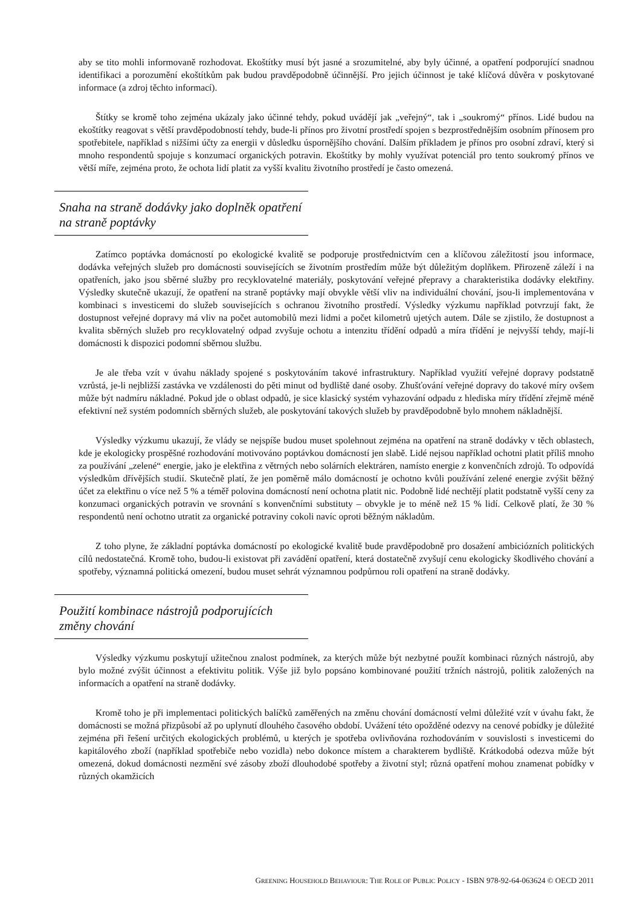aby se tito mohli informovaně rozhodovat. Ekoštítky musí být jasné a srozumitelné, aby byly účinné, a opatření podporující snadnou identifikaci a porozumění ekoštítkům pak budou pravděpodobně účinnější. Pro jejich účinnost je také klíčová důvěra v poskytované informace (a zdroj těchto informací).
Štítky se kromě toho zejména ukázaly jako účinné tehdy, pokud uvádějí jak „veřejný“, tak i „soukromý“ přínos. Lidé budou na ekoštítky reagovat s větší pravděpodobností tehdy, bude-li přínos pro životní prostředí spojen s bezprostřednějším osobním přínosem pro spotřebitele, například s nižšími účty za energii v důsledku úspornějšího chování. Dalším příkladem je přínos pro osobní zdraví, který si mnoho respondentů spojuje s konzumací organických potravin. Ekoštítky by mohly využívat potenciál pro tento soukromý přínos ve větší míře, zejména proto, že ochota lidí platit za vyšší kvalitu životního prostředí je často omezená.
Snaha na straně dodávky jako doplněk opatření na straně poptávky
Zatímco poptávka domácností po ekologické kvalitě se podporuje prostřednictvím cen a klíčovou záležitostí jsou informace, dodávka veřejných služeb pro domácnosti souvisejících se životním prostředím může být důležitým doplňkem. Přirozeně záleží i na opatřeních, jako jsou sběrné služby pro recyklovatelné materiály, poskytování veřejné přepravy a charakteristika dodávky elektřiny. Výsledky skutečně ukazují, že opatření na straně poptávky mají obvykle větší vliv na individuální chování, jsou-li implementována v kombinaci s investicemi do služeb souvisejících s ochranou životního prostředí. Výsledky výzkumu například potvrzují fakt, že dostupnost veřejné dopravy má vliv na počet automobilů mezi lidmi a počet kilometrů ujetých autem. Dále se zjistilo, že dostupnost a kvalita sběrných služeb pro recyklovatelný odpad zvyšuje ochotu a intenzitu třídění odpadů a míra třídění je nejvyšší tehdy, mají-li domácnosti k dispozici podomní sběrnou službu.
Je ale třeba vzít v úvahu náklady spojené s poskytováním takové infrastruktury. Například využití veřejné dopravy podstatně vzrůstá, je-li nejbližší zastávka ve vzdálenosti do pěti minut od bydliště dané osoby. Zhušťování veřejné dopravy do takové míry ovšem může být nadmíru nákladné. Pokud jde o oblast odpadů, je sice klasický systém vyhazování odpadu z hlediska míry třídění zřejmě méně efektivní než systém podomních sběrných služeb, ale poskytování takových služeb by pravděpodobně bylo mnohem nákladnější.
Výsledky výzkumu ukazují, že vlády se nejspíše budou muset spolehnout zejména na opatření na straně dodávky v těch oblastech, kde je ekologicky prospěšné rozhodování motivováno poptávkou domácností jen slabě. Lidé nejsou například ochotni platit příliš mnoho za používání „zelené“ energie, jako je elektřina z větrných nebo solárních elektráren, namísto energie z konvenčních zdrojů. To odpovídá výsledkům dřívějších studií. Skutečně platí, že jen poměrně málo domácností je ochotno kvůli používání zelené energie zvýšit běžný účet za elektřinu o více než 5 % a téměř polovina domácností není ochotna platit nic. Podobně lidé nechtějí platit podstatně vyšší ceny za konzumaci organických potravin ve srovnání s konvenčními substituty – obvykle je to méně než 15 % lidí. Celkově platí, že 30 % respondentů není ochotno utratit za organické potraviny cokoli navíc oproti běžným nákladům.
Z toho plyne, že základní poptávka domácností po ekologické kvalitě bude pravděpodobně pro dosažení ambiciózních politických cílů nedostatečná. Kromě toho, budou-li existovat při zavádění opatření, která dostatečně zvyšují cenu ekologicky škodlivého chování a spotřeby, významná politická omezení, budou muset sehrát významnou podpůrnou roli opatření na straně dodávky.
Použití kombinace nástrojů podporujících změny chování
Výsledky výzkumu poskytují užitečnou znalost podmínek, za kterých může být nezbytné použít kombinaci různých nástrojů, aby bylo možné zvýšit účinnost a efektivitu politik. Výše již bylo popsáno kombinované použití tržních nástrojů, politik založených na informacích a opatření na straně dodávky.
Kromě toho je při implementaci politických balíčků zaměřených na změnu chování domácností velmi důležité vzít v úvahu fakt, že domácnosti se možná přizpůsobí až po uplynutí dlouhého časového období. Uvážení této opožděné odezvy na cenové pobídky je důležité zejména při řešení určitých ekologických problémů, u kterých je spotřeba ovlivňována rozhodováním v souvislosti s investicemi do kapitálového zboží (například spotřebiče nebo vozidla) nebo dokonce místem a charakterem bydliště. Krátkodobá odezva může být omezená, dokud domácnosti nezmění své zásoby zboží dlouhodobé spotřeby a životní styl; různá opatření mohou znamenat pobídky v různých okamžicích
GREENING HOUSEHOLD BEHAVIOUR: THE ROLE OF PUBLIC POLICY - ISBN 978-92-64-063624 © OECD 2011